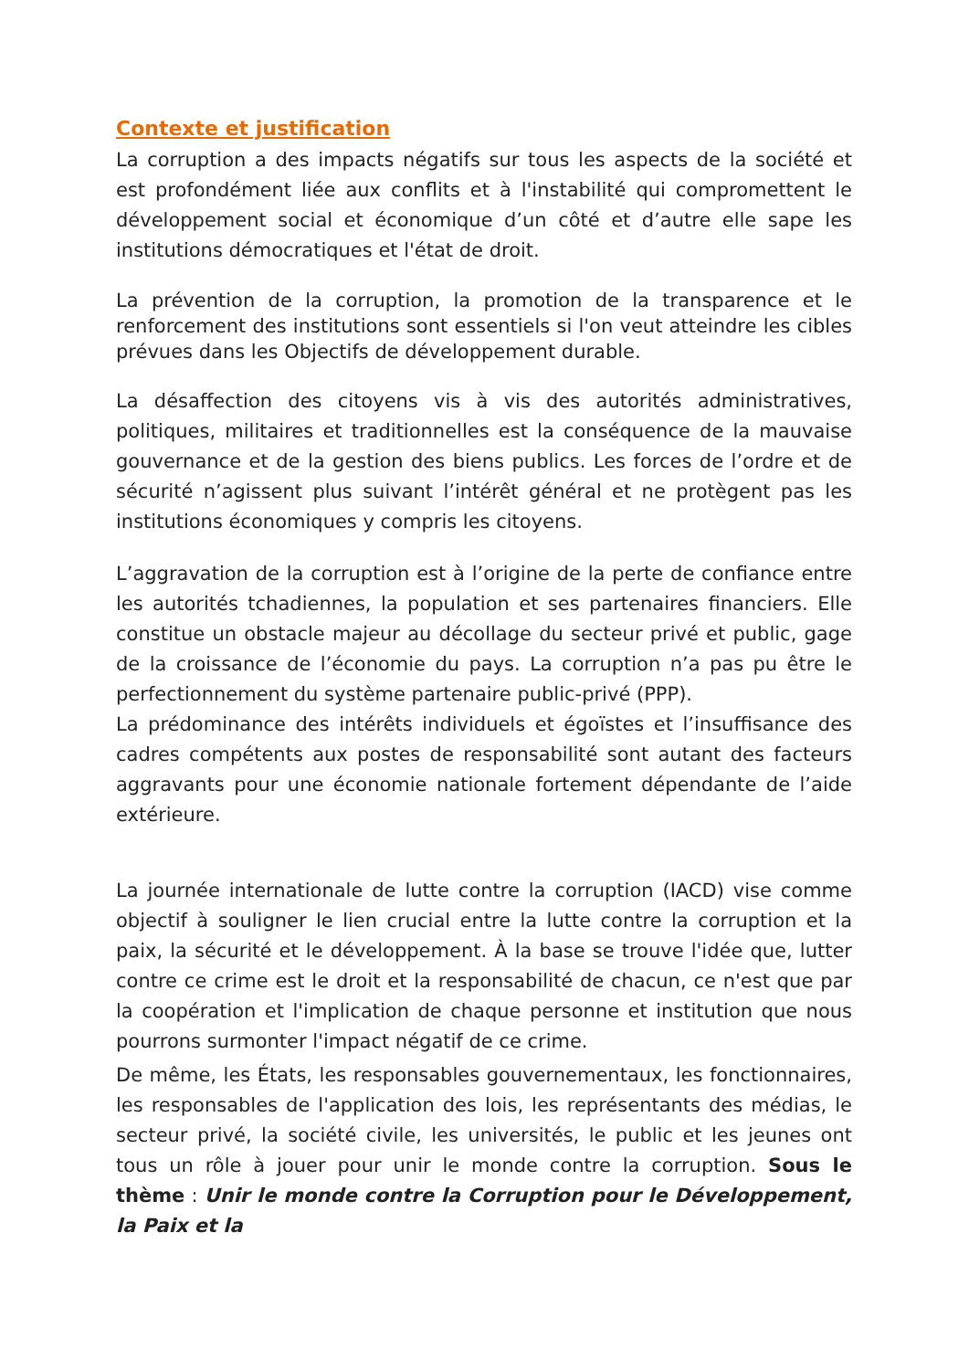Contexte et justification
La corruption a des impacts négatifs sur tous les aspects de la société et est profondément liée aux conflits et à l'instabilité qui compromettent le développement social et économique d’un côté et d’autre elle sape les institutions démocratiques et l'état de droit.
La prévention de la corruption, la promotion de la transparence et le renforcement des institutions sont essentiels si l'on veut atteindre les cibles prévues dans les Objectifs de développement durable.
La désaffection des citoyens vis à vis des autorités administratives, politiques, militaires et traditionnelles est la conséquence de la mauvaise gouvernance et de la gestion des biens publics. Les forces de l’ordre et de sécurité n’agissent plus suivant l’intérêt général et ne protègent pas les institutions économiques y compris les citoyens.
L’aggravation de la corruption est à l’origine de la perte de confiance entre les autorités tchadiennes, la population et ses partenaires financiers. Elle constitue un obstacle majeur au décollage du secteur privé et public, gage de la croissance de l’économie du pays. La corruption n’a pas pu être le perfectionnement du système partenaire public-privé (PPP).
La prédominance des intérêts individuels et égoïstes et l’insuffisance des cadres compétents aux postes de responsabilité sont autant des facteurs aggravants pour une économie nationale fortement dépendante de l’aide extérieure.
La journée internationale de lutte contre la corruption (IACD) vise comme objectif à souligner le lien crucial entre la lutte contre la corruption et la paix, la sécurité et le développement. À la base se trouve l'idée que, lutter contre ce crime est le droit et la responsabilité de chacun, ce n'est que par la coopération et l'implication de chaque personne et institution que nous pourrons surmonter l'impact négatif de ce crime.
De même, les États, les responsables gouvernementaux, les fonctionnaires, les responsables de l'application des lois, les représentants des médias, le secteur privé, la société civile, les universités, le public et les jeunes ont tous un rôle à jouer pour unir le monde contre la corruption. Sous le thème : Unir le monde contre la Corruption pour le Développement, la Paix et la